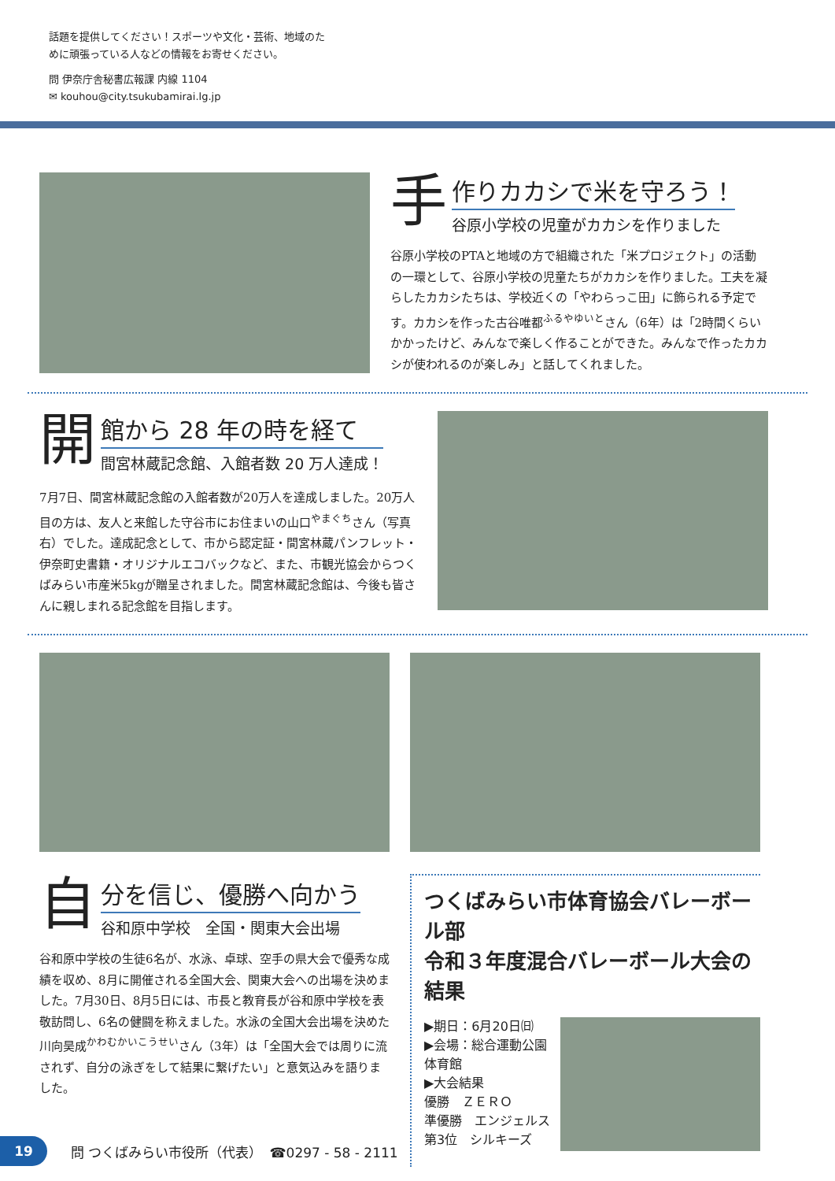話題を提供してください！スポーツや文化・芸術、地域のた
めに頑張っている人などの情報をお寄せください。
問 伊奈庁舎秘書広報課 内線 1104
✉ kouhou@city.tsukubamirai.lg.jp
手
作りカカシで米を守ろう！
谷原小学校の児童がカカシを作りました
谷原小学校のPTAと地域の方で組織された「米プロジェクト」の活動の一環として、谷原小学校の児童たちがカカシを作りました。工夫を凝らしたカカシたちは、学校近くの「やわらっこ田」に飾られる予定です。カカシを作った古谷唯都<sup>ふるやゆいと</sup>さん（6年）は「2時間くらいかかったけど、みんなで楽しく作ることができた。みんなで作ったカカシが使われるのが楽しみ」と話してくれました。
開
館から 28 年の時を経て
間宮林蔵記念館、入館者数 20 万人達成！
7月7日、間宮林蔵記念館の入館者数が20万人を達成しました。20万人目の方は、友人と来館した守谷市にお住まいの山口<sup>やまぐち</sup>さん（写真右）でした。達成記念として、市から認定証・間宮林蔵パンフレット・伊奈町史書籍・オリジナルエコバックなど、また、市観光協会からつくばみらい市産米5kgが贈呈されました。間宮林蔵記念館は、今後も皆さんに親しまれる記念館を目指します。
自
分を信じ、優勝へ向かう
谷和原中学校　全国・関東大会出場
谷和原中学校の生徒6名が、水泳、卓球、空手の県大会で優秀な成績を収め、8月に開催される全国大会、関東大会への出場を決めました。7月30日、8月5日には、市長と教育長が谷和原中学校を表敬訪問し、6名の健闘を称えました。水泳の全国大会出場を決めた川向昊成<sup>かわむかいこうせい</sup>さん（3年）は「全国大会では周りに流されず、自分の泳ぎをして結果に繋げたい」と意気込みを語りました。
つくばみらい市体育協会バレーボール部
令和３年度混合バレーボール大会の結果
▶期日：6月20日㈰
▶会場：総合運動公園体育館
▶大会結果
優勝　ＺＥＲＯ
準優勝　エンジェルス
第3位　シルキーズ
19
問 つくばみらい市役所（代表）　☎0297 - 58 - 2111